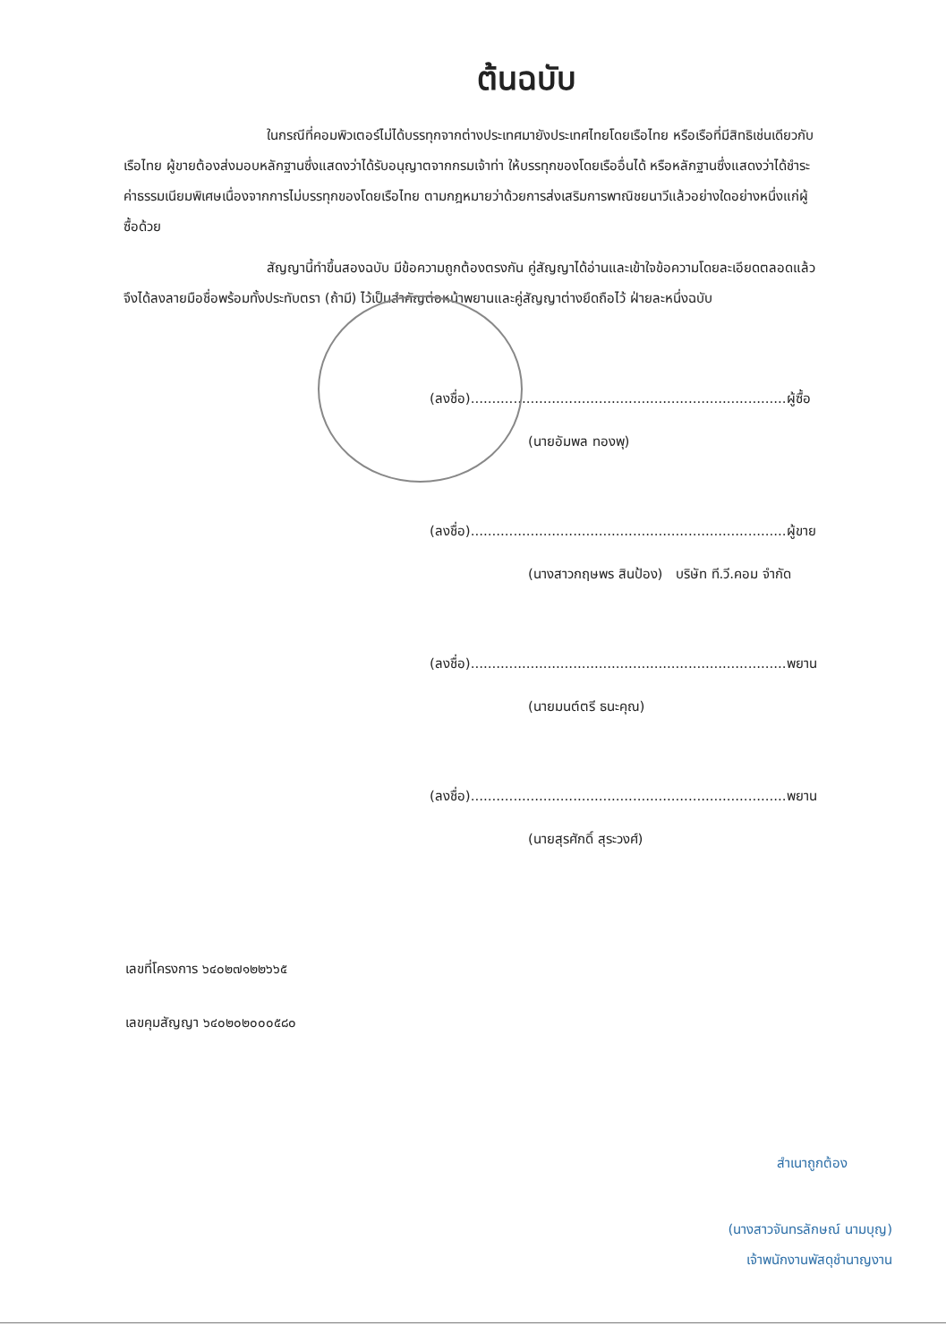ต้นฉบับ
ในกรณีที่คอมพิวเตอร์ไม่ได้บรรทุกจากต่างประเทศมายังประเทศไทยโดยเรือไทย หรือเรือที่มีสิทธิเช่นเดียวกับเรือไทย ผู้ขายต้องส่งมอบหลักฐานซึ่งแสดงว่าได้รับอนุญาตจากกรมเจ้าท่า ให้บรรทุกของโดยเรืออื่นได้ หรือหลักฐานซึ่งแสดงว่าได้ชำระค่าธรรมเนียมพิเศษเนื่องจากการไม่บรรทุกของโดยเรือไทย ตามกฎหมายว่าด้วยการส่งเสริมการพาณิชยนาวีแล้วอย่างใดอย่างหนึ่งแก่ผู้ซื้อด้วย
สัญญานี้ทำขึ้นสองฉบับ มีข้อความถูกต้องตรงกัน คู่สัญญาได้อ่านและเข้าใจข้อความโดยละเอียดตลอดแล้ว จึงได้ลงลายมือชื่อพร้อมทั้งประทับตรา (ถ้ามี) ไว้เป็นสำคัญต่อหน้าพยานและคู่สัญญาต่างยึดถือไว้ ฝ่ายละหนึ่งฉบับ
(ลงชื่อ)..........................................................................ผู้ซื้อ
(นายอัมพล ทองพุ)
(ลงชื่อ)..........................................................................ผู้ขาย
(นางสาวกฤษพร สินป้อง) บริษัท ที.วี.คอม จำกัด
(ลงชื่อ)..........................................................................พยาน
(นายมนต์ตรี ธนะคุณ)
(ลงชื่อ)..........................................................................พยาน
(นายสุรศักดิ์ สุระวงศ์)
เลขที่โครงการ ๖๔๐๒๗๑๒๒๖๖๕
เลขคุมสัญญา ๖๔๐๒๐๒๐๐๐๕๘๐
สำเนาถูกต้อง
(นางสาวจันทรลักษณ์ นามบุญ)
เจ้าพนักงานพัสดุชำนาญงาน